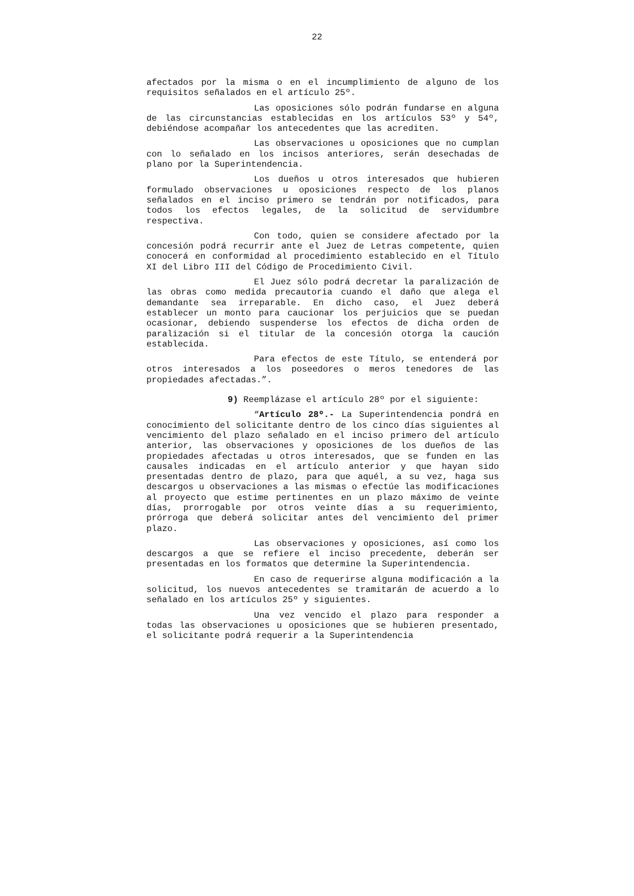22
afectados por la misma o en el incumplimiento de alguno de los requisitos señalados en el artículo 25º.
Las oposiciones sólo podrán fundarse en alguna de las circunstancias establecidas en los artículos 53º y 54º, debiéndose acompañar los antecedentes que las acrediten.
Las observaciones u oposiciones que no cumplan con lo señalado en los incisos anteriores, serán desechadas de plano por la Superintendencia.
Los dueños u otros interesados que hubieren formulado observaciones u oposiciones respecto de los planos señalados en el inciso primero se tendrán por notificados, para todos los efectos legales, de la solicitud de servidumbre respectiva.
Con todo, quien se considere afectado por la concesión podrá recurrir ante el Juez de Letras competente, quien conocerá en conformidad al procedimiento establecido en el Título XI del Libro III del Código de Procedimiento Civil.
El Juez sólo podrá decretar la paralización de las obras como medida precautoria cuando el daño que alega el demandante sea irreparable. En dicho caso, el Juez deberá establecer un monto para caucionar los perjuicios que se puedan ocasionar, debiendo suspenderse los efectos de dicha orden de paralización si el titular de la concesión otorga la caución establecida.
Para efectos de este Título, se entenderá por otros interesados a los poseedores o meros tenedores de las propiedades afectadas.”.
9) Reemplázase el artículo 28º por el siguiente:
“Artículo 28º.- La Superintendencia pondrá en conocimiento del solicitante dentro de los cinco días siguientes al vencimiento del plazo señalado en el inciso primero del artículo anterior, las observaciones y oposiciones de los dueños de las propiedades afectadas u otros interesados, que se funden en las causales indicadas en el artículo anterior y que hayan sido presentadas dentro de plazo, para que aquél, a su vez, haga sus descargos u observaciones a las mismas o efectúe las modificaciones al proyecto que estime pertinentes en un plazo máximo de veinte días, prorrogable por otros veinte días a su requerimiento, prórroga que deberá solicitar antes del vencimiento del primer plazo.
Las observaciones y oposiciones, así como los descargos a que se refiere el inciso precedente, deberán ser presentadas en los formatos que determine la Superintendencia.
En caso de requerirse alguna modificación a la solicitud, los nuevos antecedentes se tramitarán de acuerdo a lo señalado en los artículos 25º y siguientes.
Una vez vencido el plazo para responder a todas las observaciones u oposiciones que se hubieren presentado, el solicitante podrá requerir a la Superintendencia